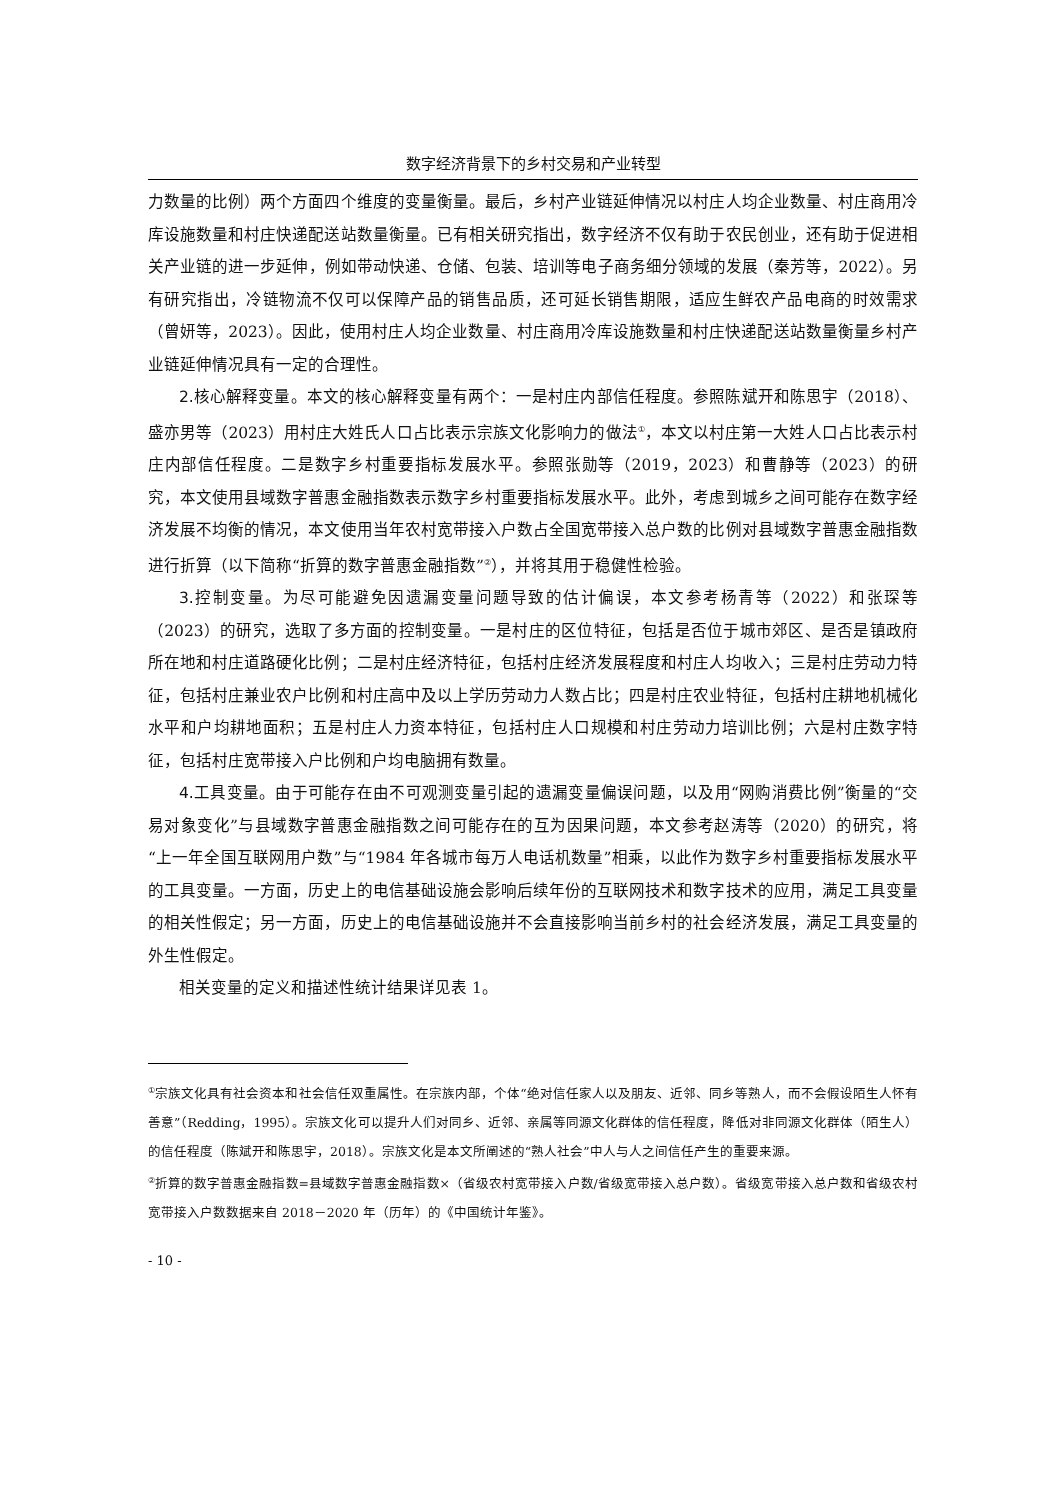数字经济背景下的乡村交易和产业转型
力数量的比例）两个方面四个维度的变量衡量。最后，乡村产业链延伸情况以村庄人均企业数量、村庄商用冷库设施数量和村庄快递配送站数量衡量。已有相关研究指出，数字经济不仅有助于农民创业，还有助于促进相关产业链的进一步延伸，例如带动快递、仓储、包装、培训等电子商务细分领域的发展（秦芳等，2022）。另有研究指出，冷链物流不仅可以保障产品的销售品质，还可延长销售期限，适应生鲜农产品电商的时效需求（曾妍等，2023）。因此，使用村庄人均企业数量、村庄商用冷库设施数量和村庄快递配送站数量衡量乡村产业链延伸情况具有一定的合理性。
2.核心解释变量。本文的核心解释变量有两个：一是村庄内部信任程度。参照陈斌开和陈思宇（2018）、盛亦男等（2023）用村庄大姓氏人口占比表示宗族文化影响力的做法<sup>①</sup>，本文以村庄第一大姓人口占比表示村庄内部信任程度。二是数字乡村重要指标发展水平。参照张勋等（2019，2023）和曹静等（2023）的研究，本文使用县域数字普惠金融指数表示数字乡村重要指标发展水平。此外，考虑到城乡之间可能存在数字经济发展不均衡的情况，本文使用当年农村宽带接入户数占全国宽带接入总户数的比例对县域数字普惠金融指数进行折算（以下简称“折算的数字普惠金融指数”<sup>②</sup>），并将其用于稳健性检验。
3.控制变量。为尽可能避免因遗漏变量问题导致的估计偏误，本文参考杨青等（2022）和张琛等（2023）的研究，选取了多方面的控制变量。一是村庄的区位特征，包括是否位于城市郊区、是否是镇政府所在地和村庄道路硬化比例；二是村庄经济特征，包括村庄经济发展程度和村庄人均收入；三是村庄劳动力特征，包括村庄兼业农户比例和村庄高中及以上学历劳动力人数占比；四是村庄农业特征，包括村庄耕地机械化水平和户均耕地面积；五是村庄人力资本特征，包括村庄人口规模和村庄劳动力培训比例；六是村庄数字特征，包括村庄宽带接入户比例和户均电脑拥有数量。
4.工具变量。由于可能存在由不可观测变量引起的遗漏变量偏误问题，以及用“网购消费比例”衡量的“交易对象变化”与县域数字普惠金融指数之间可能存在的互为因果问题，本文参考赵涛等（2020）的研究，将“上一年全国互联网用户数”与“1984 年各城市每万人电话机数量”相乘，以此作为数字乡村重要指标发展水平的工具变量。一方面，历史上的电信基础设施会影响后续年份的互联网技术和数字技术的应用，满足工具变量的相关性假定；另一方面，历史上的电信基础设施并不会直接影响当前乡村的社会经济发展，满足工具变量的外生性假定。
相关变量的定义和描述性统计结果详见表 1。
<sup>①</sup>宗族文化具有社会资本和社会信任双重属性。在宗族内部，个体“绝对信任家人以及朋友、近邻、同乡等熟人，而不会假设陌生人怀有善意”（Redding，1995）。宗族文化可以提升人们对同乡、近邻、亲属等同源文化群体的信任程度，降低对非同源文化群体（陌生人）的信任程度（陈斌开和陈思宇，2018）。宗族文化是本文所阐述的“熟人社会”中人与人之间信任产生的重要来源。
<sup>②</sup>折算的数字普惠金融指数=县域数字普惠金融指数×（省级农村宽带接入户数/省级宽带接入总户数）。省级宽带接入总户数和省级农村宽带接入户数数据来自 2018－2020 年（历年）的《中国统计年鉴》。
- 10 -